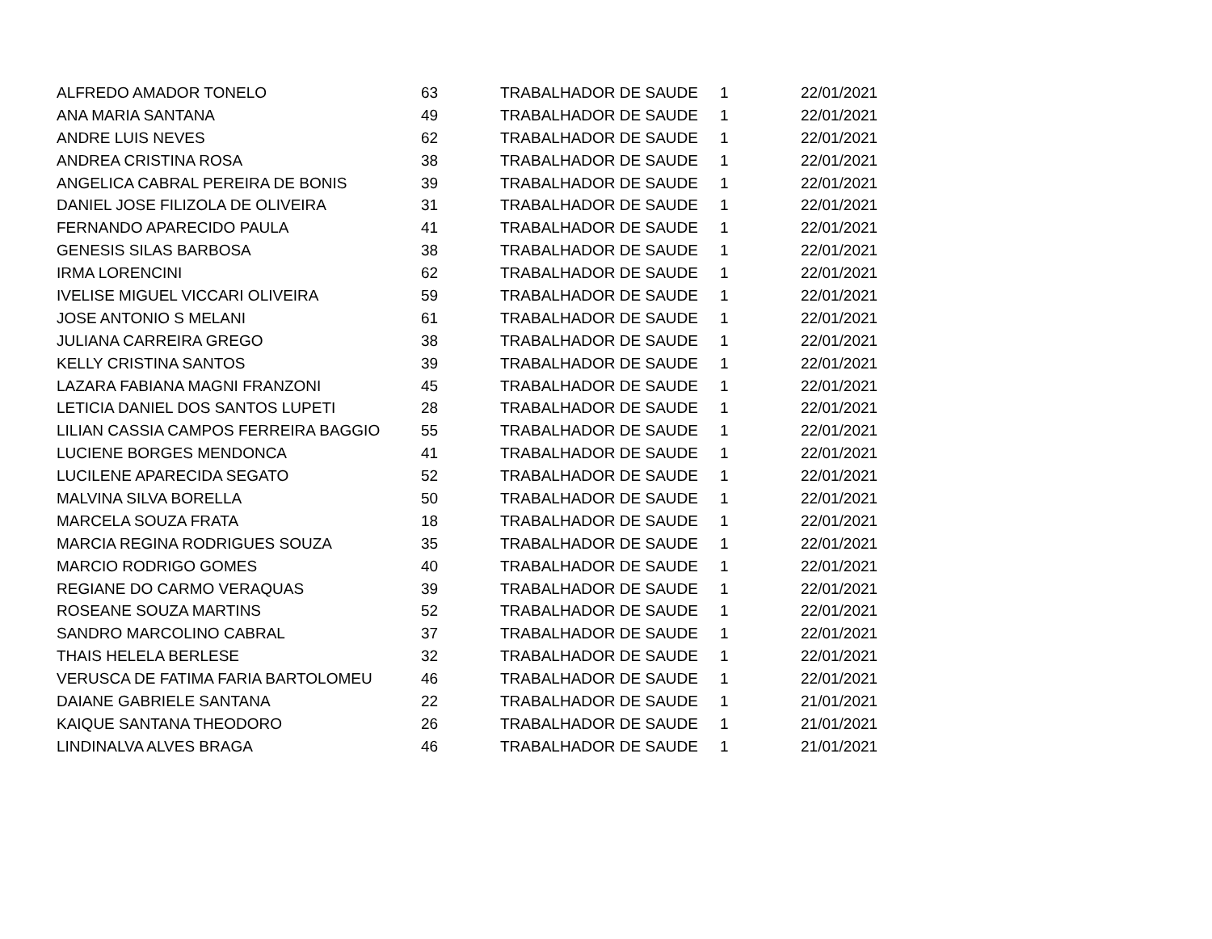| ALFREDO AMADOR TONELO | 63 | TRABALHADOR DE SAUDE | 1 | 22/01/2021 |
| ANA MARIA SANTANA | 49 | TRABALHADOR DE SAUDE | 1 | 22/01/2021 |
| ANDRE LUIS NEVES | 62 | TRABALHADOR DE SAUDE | 1 | 22/01/2021 |
| ANDREA CRISTINA ROSA | 38 | TRABALHADOR DE SAUDE | 1 | 22/01/2021 |
| ANGELICA CABRAL PEREIRA DE BONIS | 39 | TRABALHADOR DE SAUDE | 1 | 22/01/2021 |
| DANIEL JOSE FILIZOLA DE OLIVEIRA | 31 | TRABALHADOR DE SAUDE | 1 | 22/01/2021 |
| FERNANDO APARECIDO PAULA | 41 | TRABALHADOR DE SAUDE | 1 | 22/01/2021 |
| GENESIS SILAS BARBOSA | 38 | TRABALHADOR DE SAUDE | 1 | 22/01/2021 |
| IRMA LORENCINI | 62 | TRABALHADOR DE SAUDE | 1 | 22/01/2021 |
| IVELISE MIGUEL VICCARI OLIVEIRA | 59 | TRABALHADOR DE SAUDE | 1 | 22/01/2021 |
| JOSE ANTONIO S MELANI | 61 | TRABALHADOR DE SAUDE | 1 | 22/01/2021 |
| JULIANA CARREIRA GREGO | 38 | TRABALHADOR DE SAUDE | 1 | 22/01/2021 |
| KELLY CRISTINA SANTOS | 39 | TRABALHADOR DE SAUDE | 1 | 22/01/2021 |
| LAZARA FABIANA MAGNI FRANZONI | 45 | TRABALHADOR DE SAUDE | 1 | 22/01/2021 |
| LETICIA DANIEL DOS SANTOS LUPETI | 28 | TRABALHADOR DE SAUDE | 1 | 22/01/2021 |
| LILIAN CASSIA CAMPOS FERREIRA BAGGIO | 55 | TRABALHADOR DE SAUDE | 1 | 22/01/2021 |
| LUCIENE BORGES MENDONCA | 41 | TRABALHADOR DE SAUDE | 1 | 22/01/2021 |
| LUCILENE APARECIDA SEGATO | 52 | TRABALHADOR DE SAUDE | 1 | 22/01/2021 |
| MALVINA SILVA BORELLA | 50 | TRABALHADOR DE SAUDE | 1 | 22/01/2021 |
| MARCELA SOUZA FRATA | 18 | TRABALHADOR DE SAUDE | 1 | 22/01/2021 |
| MARCIA REGINA RODRIGUES SOUZA | 35 | TRABALHADOR DE SAUDE | 1 | 22/01/2021 |
| MARCIO RODRIGO GOMES | 40 | TRABALHADOR DE SAUDE | 1 | 22/01/2021 |
| REGIANE DO CARMO VERAQUAS | 39 | TRABALHADOR DE SAUDE | 1 | 22/01/2021 |
| ROSEANE SOUZA MARTINS | 52 | TRABALHADOR DE SAUDE | 1 | 22/01/2021 |
| SANDRO MARCOLINO CABRAL | 37 | TRABALHADOR DE SAUDE | 1 | 22/01/2021 |
| THAIS HELELA BERLESE | 32 | TRABALHADOR DE SAUDE | 1 | 22/01/2021 |
| VERUSCA DE FATIMA FARIA BARTOLOMEU | 46 | TRABALHADOR DE SAUDE | 1 | 22/01/2021 |
| DAIANE GABRIELE SANTANA | 22 | TRABALHADOR DE SAUDE | 1 | 21/01/2021 |
| KAIQUE SANTANA THEODORO | 26 | TRABALHADOR DE SAUDE | 1 | 21/01/2021 |
| LINDINALVA ALVES BRAGA | 46 | TRABALHADOR DE SAUDE | 1 | 21/01/2021 |